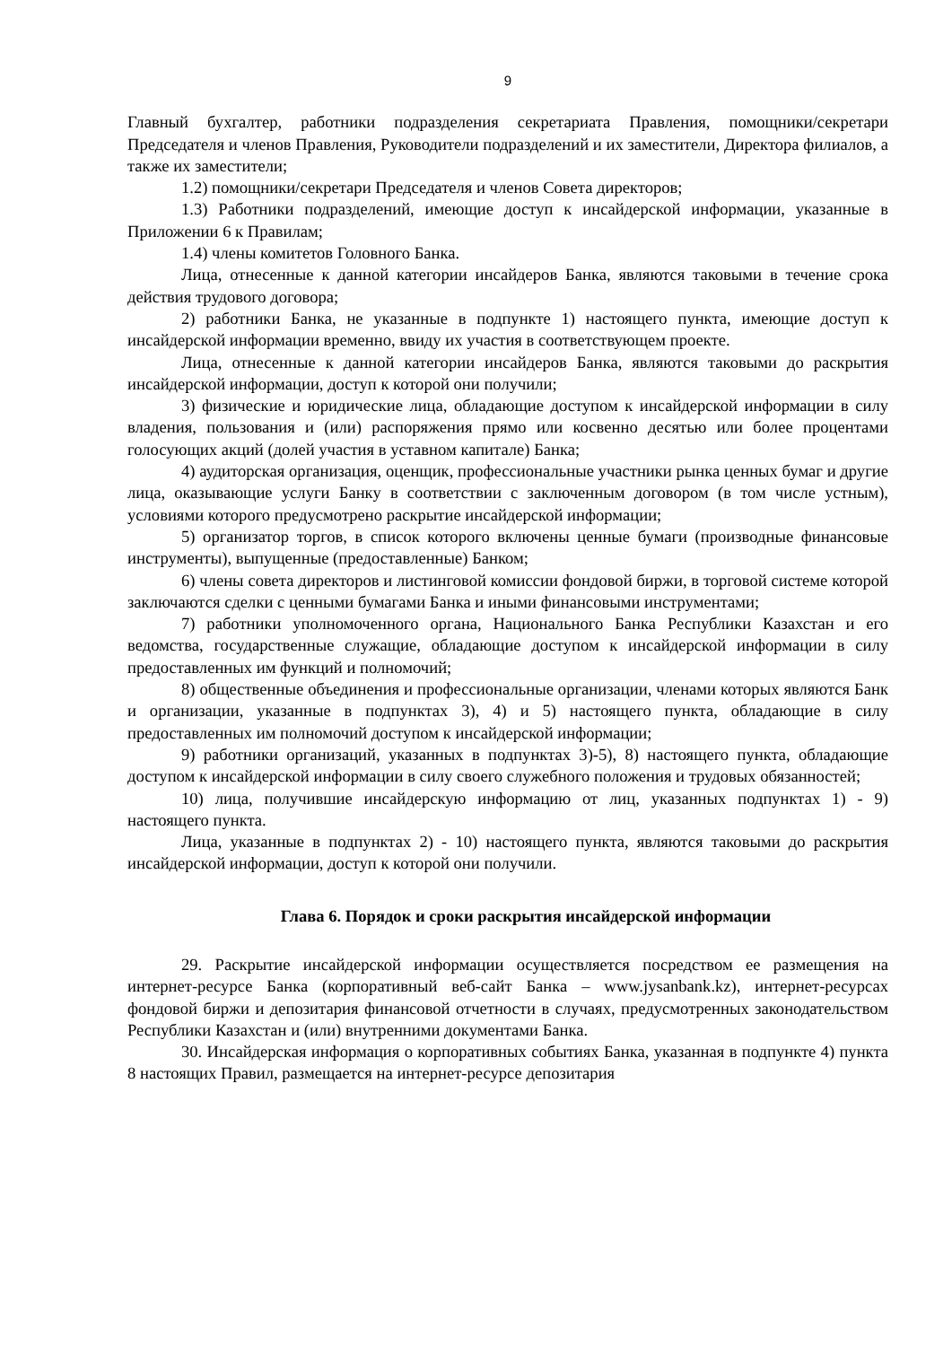9
Главный бухгалтер, работники подразделения секретариата Правления, помощники/секретари Председателя и членов Правления, Руководители подразделений и их заместители, Директора филиалов, а также их заместители;
1.2) помощники/секретари Председателя и членов Совета директоров;
1.3) Работники подразделений, имеющие доступ к инсайдерской информации, указанные в Приложении 6 к Правилам;
1.4) члены комитетов Головного Банка.
Лица, отнесенные к данной категории инсайдеров Банка, являются таковыми в течение срока действия трудового договора;
2) работники Банка, не указанные в подпункте 1) настоящего пункта, имеющие доступ к инсайдерской информации временно, ввиду их участия в соответствующем проекте.
Лица, отнесенные к данной категории инсайдеров Банка, являются таковыми до раскрытия инсайдерской информации, доступ к которой они получили;
3) физические и юридические лица, обладающие доступом к инсайдерской информации в силу владения, пользования и (или) распоряжения прямо или косвенно десятью или более процентами голосующих акций (долей участия в уставном капитале) Банка;
4) аудиторская организация, оценщик, профессиональные участники рынка ценных бумаг и другие лица, оказывающие услуги Банку в соответствии с заключенным договором (в том числе устным), условиями которого предусмотрено раскрытие инсайдерской информации;
5) организатор торгов, в список которого включены ценные бумаги (производные финансовые инструменты), выпущенные (предоставленные) Банком;
6) члены совета директоров и листинговой комиссии фондовой биржи, в торговой системе которой заключаются сделки с ценными бумагами Банка и иными финансовыми инструментами;
7) работники уполномоченного органа, Национального Банка Республики Казахстан и его ведомства, государственные служащие, обладающие доступом к инсайдерской информации в силу предоставленных им функций и полномочий;
8) общественные объединения и профессиональные организации, членами которых являются Банк и организации, указанные в подпунктах 3), 4) и 5) настоящего пункта, обладающие в силу предоставленных им полномочий доступом к инсайдерской информации;
9) работники организаций, указанных в подпунктах 3)-5), 8) настоящего пункта, обладающие доступом к инсайдерской информации в силу своего служебного положения и трудовых обязанностей;
10) лица, получившие инсайдерскую информацию от лиц, указанных подпунктах 1) - 9) настоящего пункта.
Лица, указанные в подпунктах 2) - 10) настоящего пункта, являются таковыми до раскрытия инсайдерской информации, доступ к которой они получили.
Глава 6. Порядок и сроки раскрытия инсайдерской информации
29. Раскрытие инсайдерской информации осуществляется посредством ее размещения на интернет-ресурсе Банка (корпоративный веб-сайт Банка – www.jysanbank.kz), интернет-ресурсах фондовой биржи и депозитария финансовой отчетности в случаях, предусмотренных законодательством Республики Казахстан и (или) внутренними документами Банка.
30. Инсайдерская информация о корпоративных событиях Банка, указанная в подпункте 4) пункта 8 настоящих Правил, размещается на интернет-ресурсе депозитария